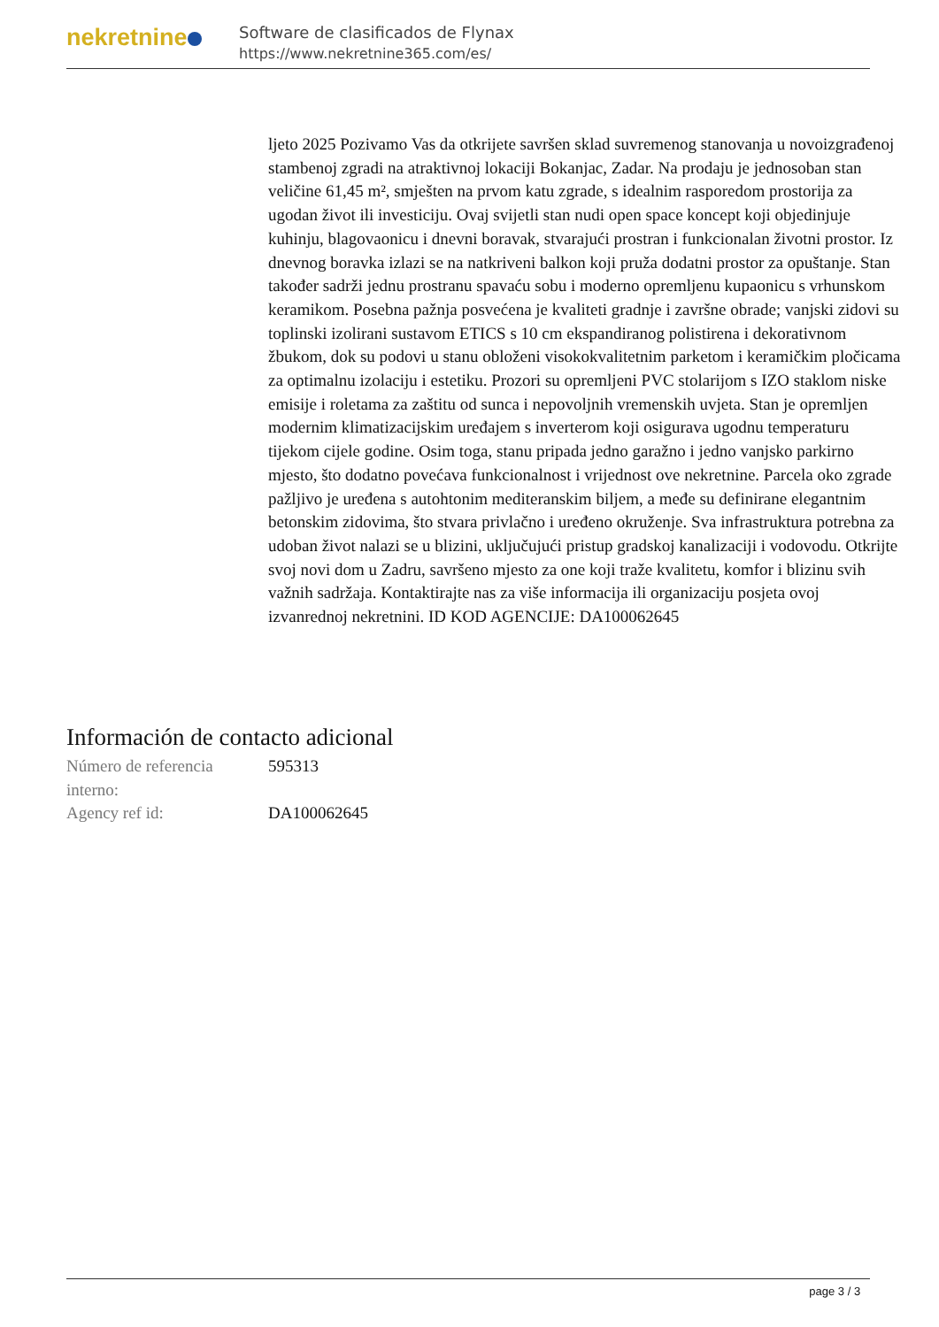nekretnine
Software de clasificados de Flynax
https://www.nekretnine365.com/es/
ljeto 2025 Pozivamo Vas da otkrijete savršen sklad suvremenog stanovanja u novoizgrađenoj stambenoj zgradi na atraktivnoj lokaciji Bokanjac, Zadar. Na prodaju je jednosoban stan veličine 61,45 m², smješten na prvom katu zgrade, s idealnim rasporedom prostorija za ugodan život ili investiciju. Ovaj svijetli stan nudi open space koncept koji objedinjuje kuhinju, blagovaonicu i dnevni boravak, stvarajući prostran i funkcionalan životni prostor. Iz dnevnog boravka izlazi se na natkriveni balkon koji pruža dodatni prostor za opuštanje. Stan također sadrži jednu prostranu spavaću sobu i moderno opremljenu kupaonicu s vrhunskom keramikom. Posebna pažnja posvećena je kvaliteti gradnje i završne obrade; vanjski zidovi su toplinski izolirani sustavom ETICS s 10 cm ekspandiranog polistirena i dekorativnom žbukom, dok su podovi u stanu obloženi visokokvalitetnim parketom i keramičkim pločicama za optimalnu izolaciju i estetiku. Prozori su opremljeni PVC stolarijom s IZO staklom niske emisije i roletama za zaštitu od sunca i nepovoljnih vremenskih uvjeta. Stan je opremljen modernim klimatizacijskim uređajem s inverterom koji osigurava ugodnu temperaturu tijekom cijele godine. Osim toga, stanu pripada jedno garažno i jedno vanjsko parkirno mjesto, što dodatno povećava funkcionalnost i vrijednost ove nekretnine. Parcela oko zgrade pažljivo je uređena s autohtonim mediteranskim biljem, a međe su definirane elegantnim betonskim zidovima, što stvara privlačno i uređeno okruženje. Sva infrastruktura potrebna za udoban život nalazi se u blizini, uključujući pristup gradskoj kanalizaciji i vodovodu. Otkrijte svoj novi dom u Zadru, savršeno mjesto za one koji traže kvalitetu, komfor i blizinu svih važnih sadržaja. Kontaktirajte nas za više informacija ili organizaciju posjeta ovoj izvanrednoj nekretnini. ID KOD AGENCIJE: DA100062645
Información de contacto adicional
| Número de referencia interno: | 595313 |
| Agency ref id: | DA100062645 |
page 3 / 3